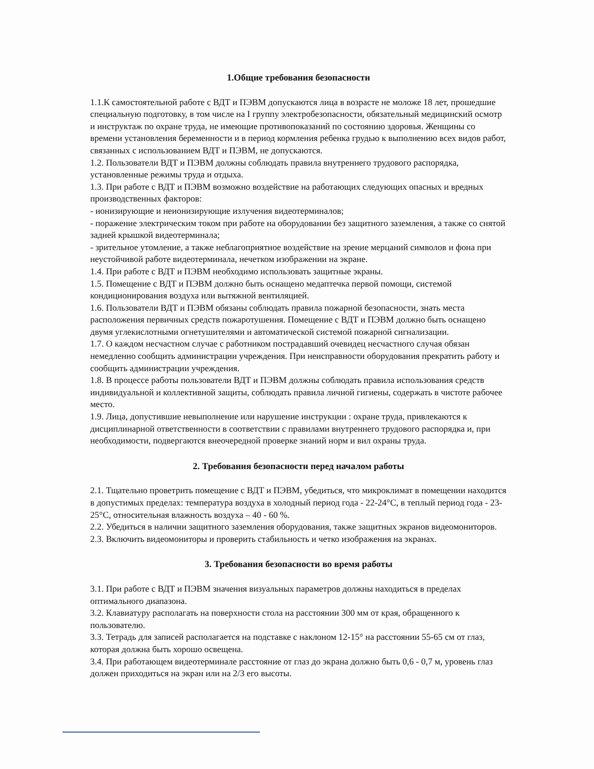1.Общие требования безопасности
1.1.К самостоятельной работе с ВДТ и ПЭВМ допускаются лица в возрасте не моложе 18 лет, прошедшие специальную подготовку, в том числе на I группу электробезопасности, обязательный медицинский осмотр и инструктаж по охране труда, не имеющие противопоказаний по состоянию здоровья. Женщины со времени установления беременности и в период кормления ребенка грудью к выполнению всех видов работ, связанных с использованием ВДТ и ПЭВМ, не допускаются.
1.2. Пользователи ВДТ и ПЭВМ должны соблюдать правила внутреннего трудового распорядка, установленные режимы труда и отдыха.
1.3. При работе с ВДТ и ПЭВМ возможно воздействие на работающих следующих опасных и вредных производственных факторов:
- ионизирующие и неионизирующие излучения видеотерминалов;
- поражение электрическим током при работе на оборудовании без защитного заземления, а также со снятой задней крышкой видеотерминала;
- зрительное утомление, а также неблагоприятное воздействие на зрение мерцаний символов и фона при неустойчивой работе видеотерминала, нечетком изображении на экране.
1.4. При работе с ВДТ и ПЭВМ необходимо использовать защитные экраны.
1.5. Помещение с ВДТ и ПЭВМ должно быть оснащено медаптечка первой помощи, системой кондиционирования воздуха или вытяжной вентиляцией.
1.6. Пользователи ВДТ и ПЭВМ обязаны соблюдать правила пожарной безопасности, знать места расположения первичных средств пожаротушения. Помещение с ВДТ и ПЭВМ должно быть оснащено двумя углекислотными огнетушителями и автоматической системой пожарной сигнализации.
1.7. О каждом несчастном случае с работником пострадавший очевидец несчастного случая обязан немедленно сообщить администрации учреждения. При неисправности оборудования прекратить работу и сообщить администрации учреждения.
1.8. В процессе работы пользователи ВДТ и ПЭВМ должны соблюдать правила использования средств индивидуальной и коллективной защиты, соблюдать правила личной гигиены, содержать в чистоте рабочее место.
1.9. Лица, допустившие невыполнение или нарушение инструкции : охране труда, привлекаются к дисциплинарной ответственности в соответствии с правилами внутреннего трудового распорядка и, при необходимости, подвергаются внеочередной проверке знаний норм и вил охраны труда.
2. Требования безопасности перед началом работы
2.1. Тщательно проветрить помещение с ВДТ и ПЭВМ, убедиться, что микроклимат в помещении находится в допустимых пределах: температура воздуха в холодный период года - 22-24°С, в теплый период года - 23-25°С, относительная влажность воздуха – 40 - 60 %.
2.2. Убедиться в наличии защитного заземления оборудования, также защитных экранов видеомониторов.
2.3. Включить видеомониторы и проверить стабильность и четко изображения на экранах.
3. Требования безопасности во время работы
3.1. При работе с ВДТ и ПЭВМ значения визуальных параметров должны находиться в пределах оптимального диапазона.
3.2. Клавиатуру располагать на поверхности стола на расстоянии 300 мм от края, обращенного к пользователю.
3.3. Тетрадь для записей располагается на подставке с наклоном 12-15° на расстоянии 55-65 см от глаз, которая должна быть хорошо освещена.
3.4. При работающем видеотерминале расстояние от глаз до экрана должно быть 0,6 - 0,7 м, уровень глаз должен приходиться на экран или на 2/3 его высоты.